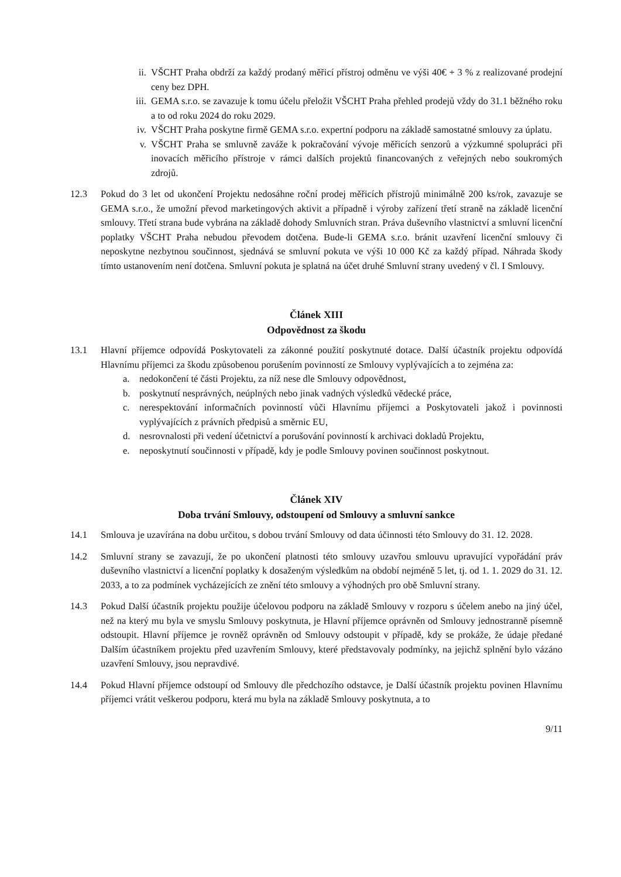ii. VŠCHT Praha obdrží za každý prodaný měřicí přístroj odměnu ve výši 40€ + 3 % z realizované prodejní ceny bez DPH.
iii. GEMA s.r.o. se zavazuje k tomu účelu přeložit VŠCHT Praha přehled prodejů vždy do 31.1 běžného roku a to od roku 2024 do roku 2029.
iv. VŠCHT Praha poskytne firmě GEMA s.r.o. expertní podporu na základě samostatné smlouvy za úplatu.
v. VŠCHT Praha se smluvně zaváže k pokračování vývoje měřicích senzorů a výzkumné spolupráci při inovacích měřicího přístroje v rámci dalších projektů financovaných z veřejných nebo soukromých zdrojů.
12.3 Pokud do 3 let od ukončení Projektu nedosáhne roční prodej měřicích přístrojů minimálně 200 ks/rok, zavazuje se GEMA s.r.o., že umožní převod marketingových aktivit a případně i výroby zařízení třetí straně na základě licenční smlouvy. Třetí strana bude vybrána na základě dohody Smluvních stran. Práva duševního vlastnictví a smluvní licenční poplatky VŠCHT Praha nebudou převodem dotčena. Bude-li GEMA s.r.o. bránit uzavření licenční smlouvy či neposkytne nezbytnou součinnost, sjednává se smluvní pokuta ve výši 10 000 Kč za každý případ. Náhrada škody tímto ustanovením není dotčena. Smluvní pokuta je splatná na účet druhé Smluvní strany uvedený v čl. I Smlouvy.
Článek XIII
Odpovědnost za škodu
13.1 Hlavní příjemce odpovídá Poskytovateli za zákonné použití poskytnuté dotace. Další účastník projektu odpovídá Hlavnímu příjemci za škodu způsobenou porušením povinností ze Smlouvy vyplývajících a to zejména za:
a. nedokončení té části Projektu, za níž nese dle Smlouvy odpovědnost,
b. poskytnutí nesprávných, neúplných nebo jinak vadných výsledků vědecké práce,
c. nerespektování informačních povinností vůči Hlavnímu příjemci a Poskytovateli jakož i povinnosti vyplývajících z právních předpisů a směrnic EU,
d. nesrovnalosti při vedení účetnictví a porušování povinností k archivaci dokladů Projektu,
e. neposkytnutí součinnosti v případě, kdy je podle Smlouvy povinen součinnost poskytnout.
Článek XIV
Doba trvání Smlouvy, odstoupení od Smlouvy a smluvní sankce
14.1 Smlouva je uzavírána na dobu určitou, s dobou trvání Smlouvy od data účinnosti této Smlouvy do 31. 12. 2028.
14.2 Smluvní strany se zavazují, že po ukončení platnosti této smlouvy uzavřou smlouvu upravující vypořádání práv duševního vlastnictví a licenční poplatky k dosaženým výsledkům na období nejméně 5 let, tj. od 1. 1. 2029 do 31. 12. 2033, a to za podmínek vycházejících ze znění této smlouvy a výhodných pro obě Smluvní strany.
14.3 Pokud Další účastník projektu použije účelovou podporu na základě Smlouvy v rozporu s účelem anebo na jiný účel, než na který mu byla ve smyslu Smlouvy poskytnuta, je Hlavní příjemce oprávněn od Smlouvy jednostranně písemně odstoupit. Hlavní příjemce je rovněž oprávněn od Smlouvy odstoupit v případě, kdy se prokáže, že údaje předané Dalším účastníkem projektu před uzavřením Smlouvy, které představovaly podmínky, na jejichž splnění bylo vázáno uzavření Smlouvy, jsou nepravdivé.
14.4 Pokud Hlavní příjemce odstoupí od Smlouvy dle předchozího odstavce, je Další účastník projektu povinen Hlavnímu příjemci vrátit veškerou podporu, která mu byla na základě Smlouvy poskytnuta, a to
9/11